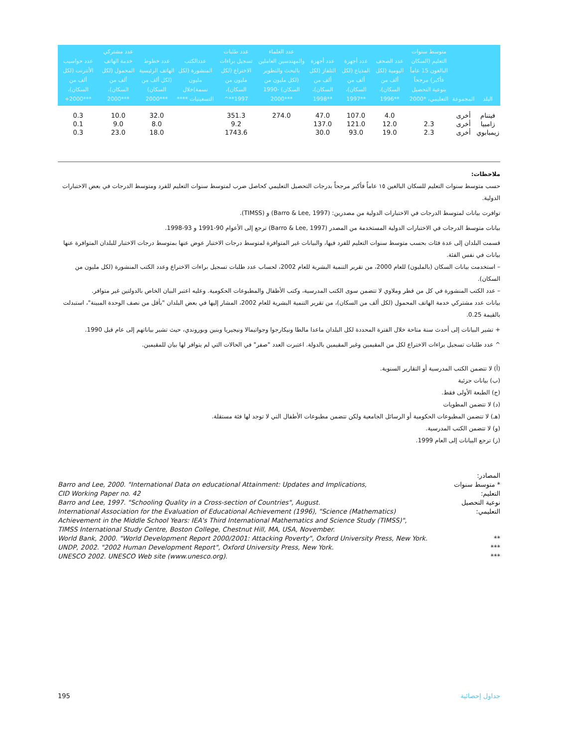| البلد | المجموعة | متوسط سنوات التعليم (السكان البالغون 15 عاماً فأكبر) مرجحاً بنوعية التحصيل التعليمي، *2000 | عدد الصحف اليومية (لكل ألف من السكان)، **1996 | عدد أجهزة المذياع (لكل ألف من السكان)، **1997 | عدد أجهزة التلفاز (لكل ألف من السكان)، **1998 | عدد العلماء والمهندسين العاملين بالبحث والتطوير (لكل مليون من السكان) -1990 ***2000 | عدد طلبات تسجيل براءات الاختراع (لكل مليون من السكان)، 1997**^ | عددالكتب المنشورة (لكل مليون نسمة)خلال التسعينيات **** | عدد خطوط الهاتف الرئيسية (لكل ألف من السكان) ***2000 | عدد مشتركي خدمة الهاتف المحمول (لكل ألف من السكان)، ***2000 | عدد حواسيب الأنترنت (لكل ألف من السكان)، ***2000+ |
| --- | --- | --- | --- | --- | --- | --- | --- | --- | --- | --- | --- |
| فيتنام | أخرى | | 4.0 | 107.0 | 47.0 | 274.0 | 351.3 | | 32.0 | 10.0 | 0.3 |
| زامبيا | أخرى | 2.3 | 12.0 | 121.0 | 137.0 | | 9.2 | | 8.0 | 9.0 | 0.1 |
| زيمبابوي | أخرى | 2.3 | 19.0 | 93.0 | 30.0 | | 1743.6 | | 18.0 | 23.0 | 0.3 |
ملاحظات:
حسب متوسط سنوات التعليم للسكان البالغين ١٥ عاماً فأكبر مرجحاً بدرجات التحصيل التعليمي كحاصل ضرب لمتوسط سنوات التعليم للفرد ومتوسط الدرجات في بعض الاختبارات الدولية.
توافرت بيانات لمتوسط الدرجات في الاختبارات الدولية من مصدرين: (Barro & Lee, 1997) و (TIMSS).
بيانات متوسط الدرجات في الاختبارات الدولية المستخدمة من المصدر (Barro & Lee, 1997) ترجع إلى الأعوام 90-1991 و 93-1998.
قسمت البلدان إلى عدة فئات بحسب متوسط سنوات التعليم للفرد فيها، والبيانات غير المتوافرة لمتوسط درجات الاختبار عوض عنها بمتوسط درجات الاختبار للبلدان المتوافرة عنها بيانات في نفس الفئة.
– استخدمت بيانات السكان (بالمليون) للعام 2000، من تقرير التنمية البشرية للعام 2002، لحساب عدد طلبات تسجيل براءات الاختراع وعدد الكتب المنشورة (لكل مليون من السكان).
– عدد الكتب المنشورة في كل من قطر وملاوي لا تتضمن سوى الكتب المدرسية، وكتب الأطفال والمطبوعات الحكومية. وعليه اعتبر البيان الخاص بالدولتين غير متوافر.
بيانات عدد مشتركي خدمة الهاتف المحمول (لكل ألف من السكان)، من تقرير التنمية البشرية للعام 2002، المشار إليها في بعض البلدان "بأقل من نصف الوحدة المبينة"، استبدلت بالقيمة 0.25.
+ تشير البيانات إلى أحدث سنة متاحة خلال الفترة المحددة لكل البلدان ماعدا مالطا ونيكارجوا وجواتيمالا ونيجيريا وبنين وبوروندي، حيث تشير بياناتهم إلى عام قبل 1990.
^ عدد طلبات تسجيل براءات الاختراع لكل من المقيمين وغير المقيمين بالدولة. اعتبرت العدد "صفر" في الحالات التي لم يتوافر لها بيان للمقيمين.
(أ) لا تتضمن الكتب المدرسية أو التقارير السنوية.
(ب) بيانات جزئية
(ج) الطبعة الأولى فقط.
(د) لا تتضمن المطويات
(هـ) لا تتضمن المطبوعات الحكومية أو الرسائل الجامعية ولكن تتضمن مطبوعات الأطفال التي لا توجد لها فئة مستقلة.
(و) لا تتضمن الكتب المدرسية.
(ز) ترجع البيانات إلى العام 1999.
المصادر:
Barro and Lee, 2000. "International Data on educational Attainment: Updates and Implications,
CID Working Paper no. 42
* متوسط سنوات التعليم:
Barro and Lee, 1997. "Schooling Quality in a Cross-section of Countries", August.
International Association for the Evaluation of Educational Achievement (1996), "Science (Mathematics)
Achievement in the Middle School Years: IEA's Third International Mathematics and Science Study (TIMSS)",
TIMSS International Study Centre, Boston College, Chestnut Hill, MA, USA, November.
نوعية التحصيل التعليمي:
World Bank, 2000. "World Development Report 2000/2001: Attacking Poverty", Oxford University Press, New York.
**
UNDP, 2002. "2002 Human Development Report", Oxford University Press, New York.
***
UNESCO 2002. UNESCO Web site (www.unesco.org).
***
195 جداول إحصائية